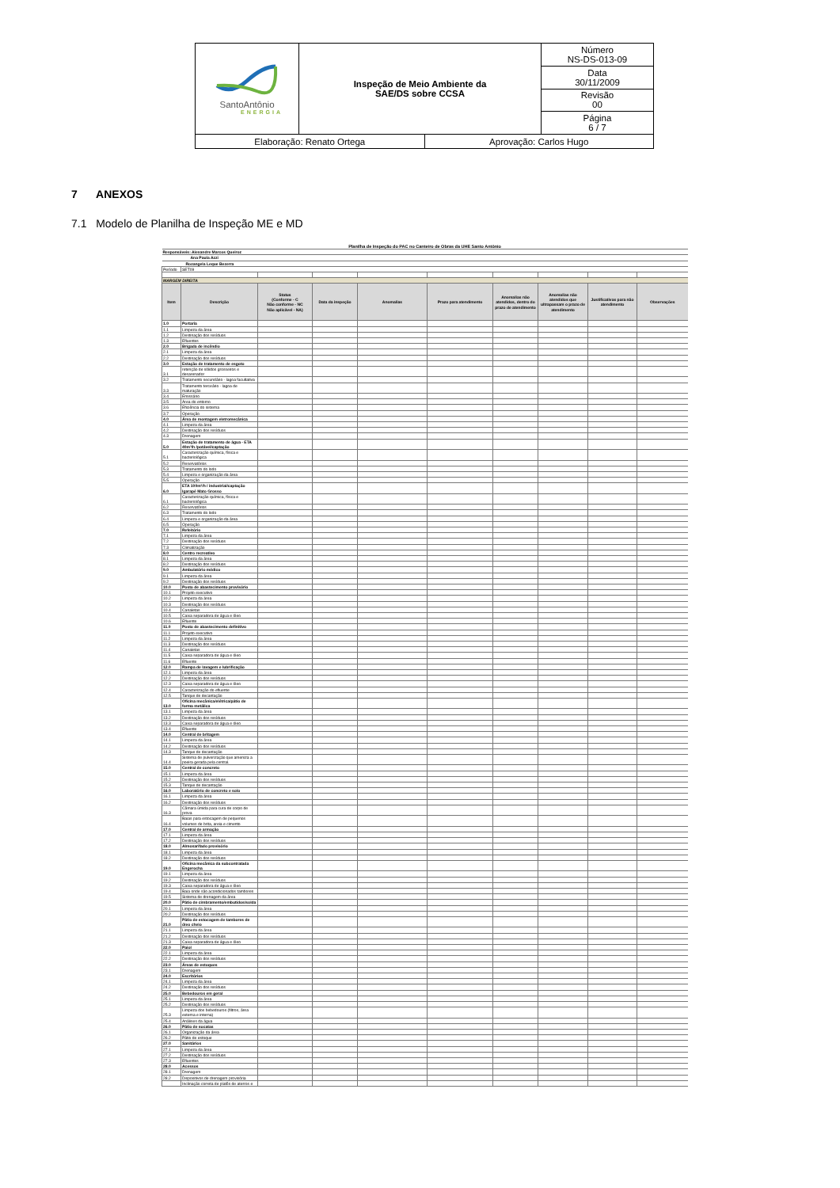| SantoAntônio ENERGIA | Inspeção de Meio Ambiente da SAE/DS sobre CCSA | Número NS-DS-013-09 |
| | | Data 30/11/2009 |
| | | Revisão 00 |
| | | Página 6 / 7 |
| Elaboração: Renato Ortega | Aprovação: Carlos Hugo |
7 ANEXOS
7.1 Modelo de Planilha de Inspeção ME e MD
| Planilha de Inspeção do PAC no Canteiro de Obras da UHE Santo Antônio | | | | | | | | | |
| Responsáveis: Alexandre Marcos Queiroz | | | | | | | | | |
| Ana Paula Azzi | | | | | | | | | |
| Rozangela Leque Bezerra | | | | | | | | | |
| Período | SET09 | | | | | | | | |
| MARGEM DIREITA | | | | | | | | | |
| Item | Descrição | Status (Conforme - C Não conforme - NC Não aplicável - NA) | Data da inspeção | Anomalias | Prazo para atendimento | Anomalias não atendidos, dentro do prazo de atendimento | Anomalias não atendidos que ultrapassam o prazo de atendimento | Justificativas para não atendimento | Observações |
| 1.0 | Portaria | | | | | | | | |
| 1.1 | Limpeza da área | | | | | | | | |
| 1.2 | Destinação dos resíduos | | | | | | | | |
| 1.3 | Efluentes | | | | | | | | |
| 2.0 | Brigada de incêndio | | | | | | | | |
| 2.1 | Limpeza da área | | | | | | | | |
| 2.2 | Destinação dos resíduos | | | | | | | | |
| 3.0 | Estação de tratamento de esgoto | | | | | | | | |
| 3.1 | retenção de sólidos grosseiros e desarenador | | | | | | | | |
| 3.2 | Tratamento secundário - lagoa facultativa | | | | | | | | |
| 3.3 | Tratamento terceário - lagoa de maturação | | | | | | | | |
| 3.4 | Emissário | | | | | | | | |
| 3.5 | Área do entorno | | | | | | | | |
| 3.6 | Eficiência do sistema | | | | | | | | |
| 3.7 | Operação | | | | | | | | |
| 4.0 | Área de montagem eletromecânica | | | | | | | | |
| 4.1 | Limpeza da área | | | | | | | | |
| 4.2 | Destinação dos resíduos | | | | | | | | |
| 4.3 | Drenagem | | | | | | | | |
| 5.0 | Estação de tratamento de água - ETA 40m³/h /potável/captação | | | | | | | | |
| 5.1 | Caracterização química, física e bacteriológica | | | | | | | | |
| 5.2 | Reservatórios | | | | | | | | |
| 5.3 | Tratamento do lodo | | | | | | | | |
| 5.4 | Limpeza e organização da área | | | | | | | | |
| 5.5 | Operação | | | | | | | | |
| 6.0 | ETA 100m³/h / industrial/captação Igarapé Mato Grosso | | | | | | | | |
| 6.1 | Caracterização química, física e bacteriológica | | | | | | | | |
| 6.2 | Reservatórios | | | | | | | | |
| 6.3 | Tratamento do lodo | | | | | | | | |
| 6.4 | Limpeza e organização da área | | | | | | | | |
| 6.5 | Operação | | | | | | | | |
| 7.0 | Refeitório | | | | | | | | |
| 7.1 | Limpeza da área | | | | | | | | |
| 7.2 | Destinação dos resíduos | | | | | | | | |
| 7.3 | Climatização | | | | | | | | |
| 8.0 | Centro recreativo | | | | | | | | |
| 8.1 | Limpeza da área | | | | | | | | |
| 8.2 | Destinação dos resíduos | | | | | | | | |
| 9.0 | Ambulatório médico | | | | | | | | |
| 9.1 | Limpeza da área | | | | | | | | |
| 9.2 | Destinação dos resíduos | | | | | | | | |
| 10.0 | Posto de abastecimento provisório | | | | | | | | |
| 10.1 | Projeto executivo | | | | | | | | |
| 10.2 | Limpeza da área | | | | | | | | |
| 10.3 | Destinação dos resíduos | | | | | | | | |
| 10.4 | Canaletas | | | | | | | | |
| 10.5 | Caixa separadora de água e óleo | | | | | | | | |
| 10.6 | Efluente | | | | | | | | |
| 11.0 | Posto de abastecimento definitivo | | | | | | | | |
| 11.1 | Projeto executivo | | | | | | | | |
| 11.2 | Limpeza da área | | | | | | | | |
| 11.3 | Destinação dos resíduos | | | | | | | | |
| 11.4 | Canaletas | | | | | | | | |
| 11.5 | Caixa separadora de água e óleo | | | | | | | | |
| 11.6 | Efluente | | | | | | | | |
| 12.0 | Rampa de lavagem e lubrificação | | | | | | | | |
| 12.1 | Limpeza da área | | | | | | | | |
| 12.2 | Destinação dos resíduos | | | | | | | | |
| 12.3 | Caixa separadora de água e óleo | | | | | | | | |
| 12.4 | Caracterização do efluente | | | | | | | | |
| 12.5 | Tanque de decantação | | | | | | | | |
| 13.0 | Oficina mecânica/elétrica/pátio de forma metálica | | | | | | | | |
| 13.1 | Limpeza da área | | | | | | | | |
| 13.2 | Destinação dos resíduos | | | | | | | | |
| 13.3 | Caixa separadora de água e óleo | | | | | | | | |
| 13.4 | Efluente | | | | | | | | |
| 14.0 | Central de britagem | | | | | | | | |
| 14.1 | Limpeza da área | | | | | | | | |
| 14.2 | Destinação dos resíduos | | | | | | | | |
| 14.3 | Tanque de decantação | | | | | | | | |
| 14.4 | Sistema de pulverização que ameniza a poeira gerada pela central. | | | | | | | | |
| 15.0 | Central de concreto | | | | | | | | |
| 15.1 | Limpeza da área | | | | | | | | |
| 15.2 | Destinação dos resíduos | | | | | | | | |
| 15.3 | Tanque de decantação | | | | | | | | |
| 16.0 | Laboratório de concreto e solo | | | | | | | | |
| 16.1 | Limpeza da área | | | | | | | | |
| 16.2 | Destinação dos resíduos | | | | | | | | |
| 16.3 | Câmara úmida para cura de corpo de prova | | | | | | | | |
| 16.4 | Baias para estocagem de pequenos volumes de brita, areia e cimento | | | | | | | | |
| 17.0 | Central de armação | | | | | | | | |
| 17.1 | Limpeza da área | | | | | | | | |
| 17.2 | Destinação dos resíduos | | | | | | | | |
| 18.0 | Almoxarifado provisório | | | | | | | | |
| 18.1 | Limpeza da área | | | | | | | | |
| 18.2 | Destinação dos resíduos | | | | | | | | |
| 19.0 | Oficina mecânica da subcontratada Engerocha | | | | | | | | |
| 19.1 | Limpeza da área | | | | | | | | |
| 19.2 | Destinação dos resíduos | | | | | | | | |
| 19.3 | Caixa separadora de água e óleo | | | | | | | | |
| 19.4 | Baia onde são acondicionados tambores | | | | | | | | |
| 19.5 | Sistema de drenagem da área | | | | | | | | |
| 20.0 | Pátio de cimbramento/embutidos/solda | | | | | | | | |
| 20.1 | Limpeza da área | | | | | | | | |
| 20.2 | Destinação dos resíduos | | | | | | | | |
| 21.0 | Pátio de estocagem de tambores de óleo cheio | | | | | | | | |
| 21.1 | Limpeza da área | | | | | | | | |
| 21.2 | Destinação dos resíduos | | | | | | | | |
| 21.3 | Caixa separadora de água e óleo | | | | | | | | |
| 22.0 | Paiol | | | | | | | | |
| 22.1 | Limpeza da área | | | | | | | | |
| 22.2 | Destinação dos resíduos | | | | | | | | |
| 23.0 | Áreas de estoques | | | | | | | | |
| 23.1 | Drenagem | | | | | | | | |
| 24.0 | Escritórios | | | | | | | | |
| 24.1 | Limpeza da área | | | | | | | | |
| 24.2 | Destinação dos resíduos | | | | | | | | |
| 25.0 | Bebedouros em geral | | | | | | | | |
| 25.1 | Limpeza da área | | | | | | | | |
| 25.2 | Destinação dos resíduos | | | | | | | | |
| 25.3 | Limpeza dos bebedouros (filtros, área externa e interna) | | | | | | | | |
| 25.4 | Análises da água | | | | | | | | |
| 26.0 | Pátio de sucatas | | | | | | | | |
| 26.1 | Organização da área | | | | | | | | |
| 26.2 | Pátio de estoque | | | | | | | | |
| 27.0 | Sanitários | | | | | | | | |
| 27.1 | Limpeza da área | | | | | | | | |
| 27.2 | Destinação dos resíduos | | | | | | | | |
| 27.3 | Efluentes | | | | | | | | |
| 28.0 | Acessos | | | | | | | | |
| 28.1 | Drenagem | | | | | | | | |
| 28.2 | Dispositivos de drenagem provisória | | | | | | | | |
| | Inclinação correta de platôs de aterros e | | | | | | | | |